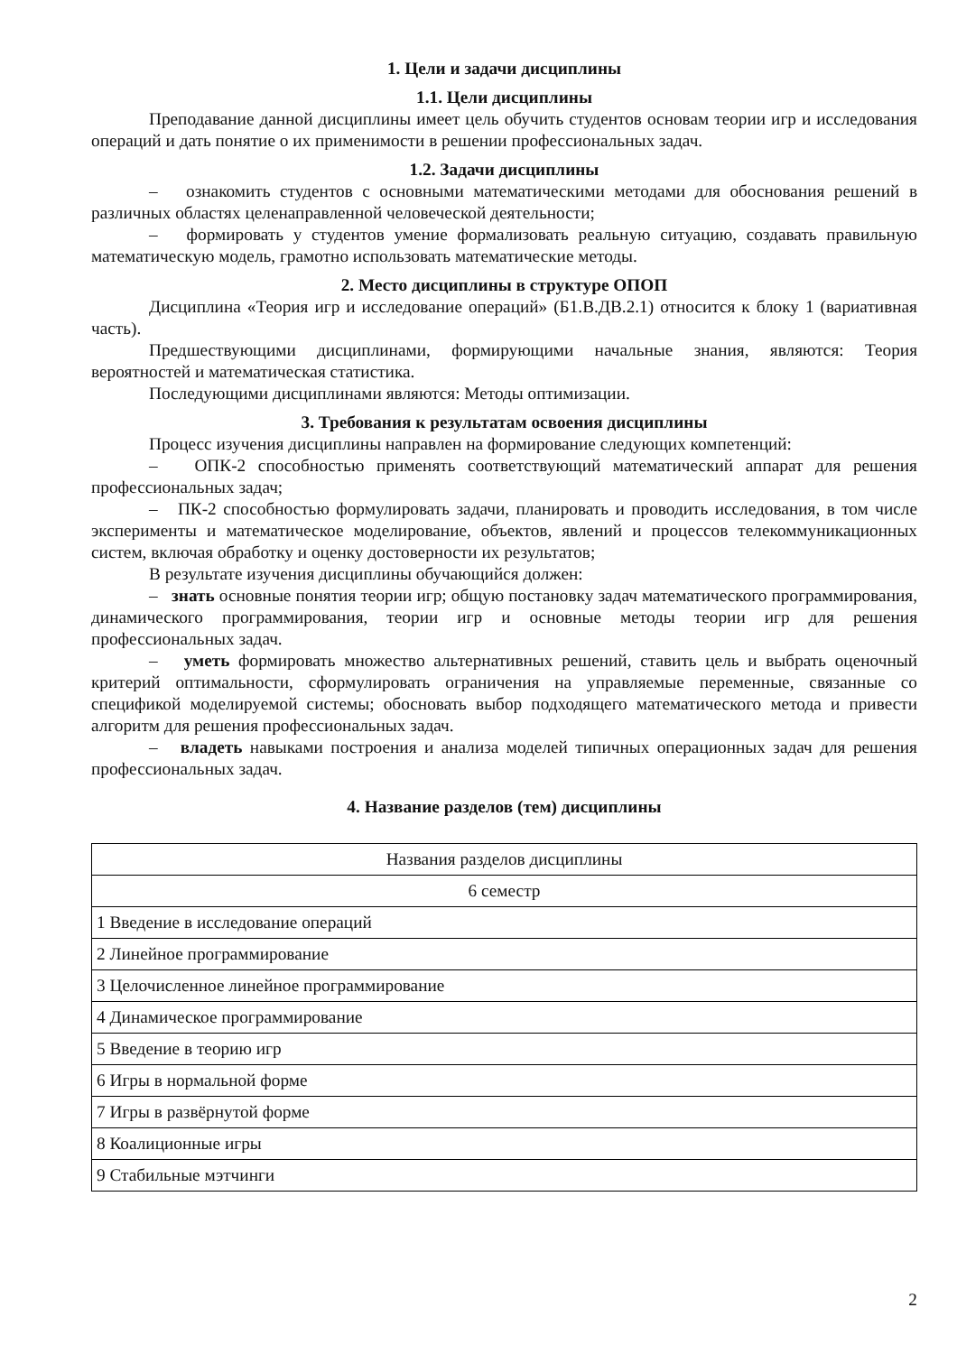1. Цели и задачи дисциплины
1.1. Цели дисциплины
Преподавание данной дисциплины имеет цель обучить студентов основам теории игр и исследования операций и дать понятие о их применимости в решении профессиональных задач.
1.2. Задачи дисциплины
– ознакомить студентов с основными математическими методами для обоснования решений в различных областях целенаправленной человеческой деятельности;
– формировать у студентов умение формализовать реальную ситуацию, создавать правильную математическую модель, грамотно использовать математические методы.
2. Место дисциплины в структуре ОПОП
Дисциплина «Теория игр и исследование операций» (Б1.В.ДВ.2.1) относится к блоку 1 (вариативная часть).
Предшествующими дисциплинами, формирующими начальные знания, являются: Теория вероятностей и математическая статистика.
Последующими дисциплинами являются: Методы оптимизации.
3. Требования к результатам освоения дисциплины
Процесс изучения дисциплины направлен на формирование следующих компетенций:
– ОПК-2 способностью применять соответствующий математический аппарат для решения профессиональных задач;
– ПК-2 способностью формулировать задачи, планировать и проводить исследования, в том числе эксперименты и математическое моделирование, объектов, явлений и процессов телекоммуникационных систем, включая обработку и оценку достоверности их результатов;
В результате изучения дисциплины обучающийся должен:
– знать основные понятия теории игр; общую постановку задач математического программирования, динамического программирования, теории игр и основные методы теории игр для решения профессиональных задач.
– уметь формировать множество альтернативных решений, ставить цель и выбрать оценочный критерий оптимальности, сформулировать ограничения на управляемые переменные, связанные со спецификой моделируемой системы; обосновать выбор подходящего математического метода и привести алгоритм для решения профессиональных задач.
– владеть навыками построения и анализа моделей типичных операционных задач для решения профессиональных задач.
4. Название разделов (тем) дисциплины
| Названия разделов дисциплины |
| 6 семестр |
| 1 Введение в исследование операций |
| 2 Линейное программирование |
| 3 Целочисленное линейное программирование |
| 4 Динамическое программирование |
| 5 Введение в теорию игр |
| 6 Игры в нормальной форме |
| 7 Игры в развёрнутой форме |
| 8 Коалиционные игры |
| 9 Стабильные мэтчинги |
2